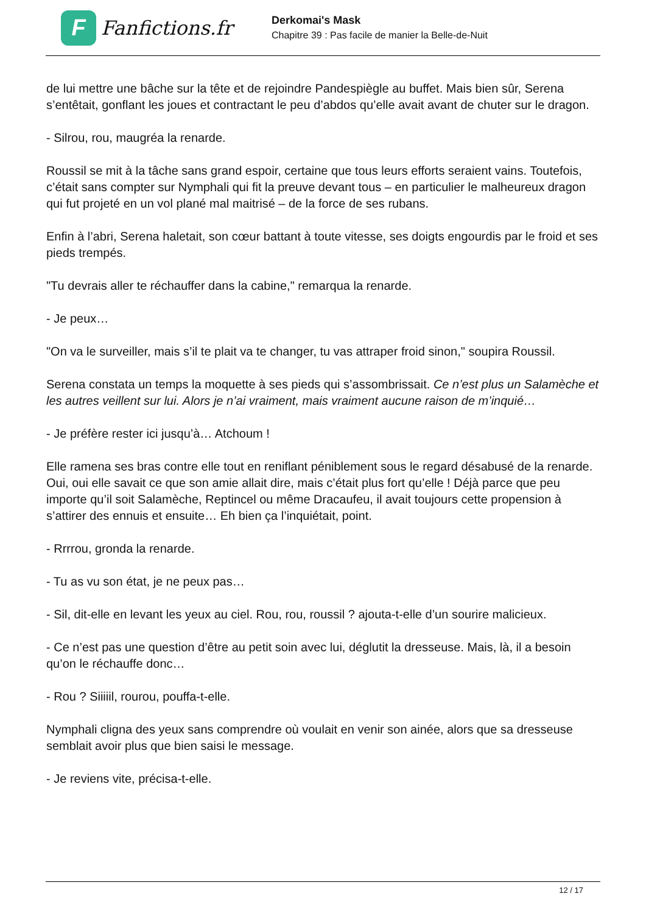F
Fanfictions.fr
Derkomai's Mask
Chapitre 39 : Pas facile de manier la Belle-de-Nuit
de lui mettre une bâche sur la tête et de rejoindre Pandespiègle au buffet. Mais bien sûr, Serena s’entêtait, gonflant les joues et contractant le peu d’abdos qu’elle avait avant de chuter sur le dragon.
- Silrou, rou, maugréa la renarde.
Roussil se mit à la tâche sans grand espoir, certaine que tous leurs efforts seraient vains. Toutefois, c’était sans compter sur Nymphali qui fit la preuve devant tous – en particulier le malheureux dragon qui fut projeté en un vol plané mal maitrisé – de la force de ses rubans.
Enfin à l’abri, Serena haletait, son cœur battant à toute vitesse, ses doigts engourdis par le froid et ses pieds trempés.
"Tu devrais aller te réchauffer dans la cabine," remarqua la renarde.
- Je peux…
"On va le surveiller, mais s’il te plait va te changer, tu vas attraper froid sinon," soupira Roussil.
Serena constata un temps la moquette à ses pieds qui s’assombrissait. Ce n’est plus un Salamèche et les autres veillent sur lui. Alors je n’ai vraiment, mais vraiment aucune raison de m’inquié…
- Je préfère rester ici jusqu’à… Atchoum !
Elle ramena ses bras contre elle tout en reniflant péniblement sous le regard désabusé de la renarde. Oui, oui elle savait ce que son amie allait dire, mais c’était plus fort qu’elle ! Déjà parce que peu importe qu’il soit Salamèche, Reptincel ou même Dracaufeu, il avait toujours cette propension à s’attirer des ennuis et ensuite… Eh bien ça l’inquiétait, point.
- Rrrrou, gronda la renarde.
- Tu as vu son état, je ne peux pas…
- Sil, dit-elle en levant les yeux au ciel. Rou, rou, roussil ? ajouta-t-elle d’un sourire malicieux.
- Ce n’est pas une question d’être au petit soin avec lui, déglutit la dresseuse. Mais, là, il a besoin qu’on le réchauffe donc…
- Rou ? Siiiiil, rourou, pouffa-t-elle.
Nymphali cligna des yeux sans comprendre où voulait en venir son ainée, alors que sa dresseuse semblait avoir plus que bien saisi le message.
- Je reviens vite, précisa-t-elle.
12 / 17